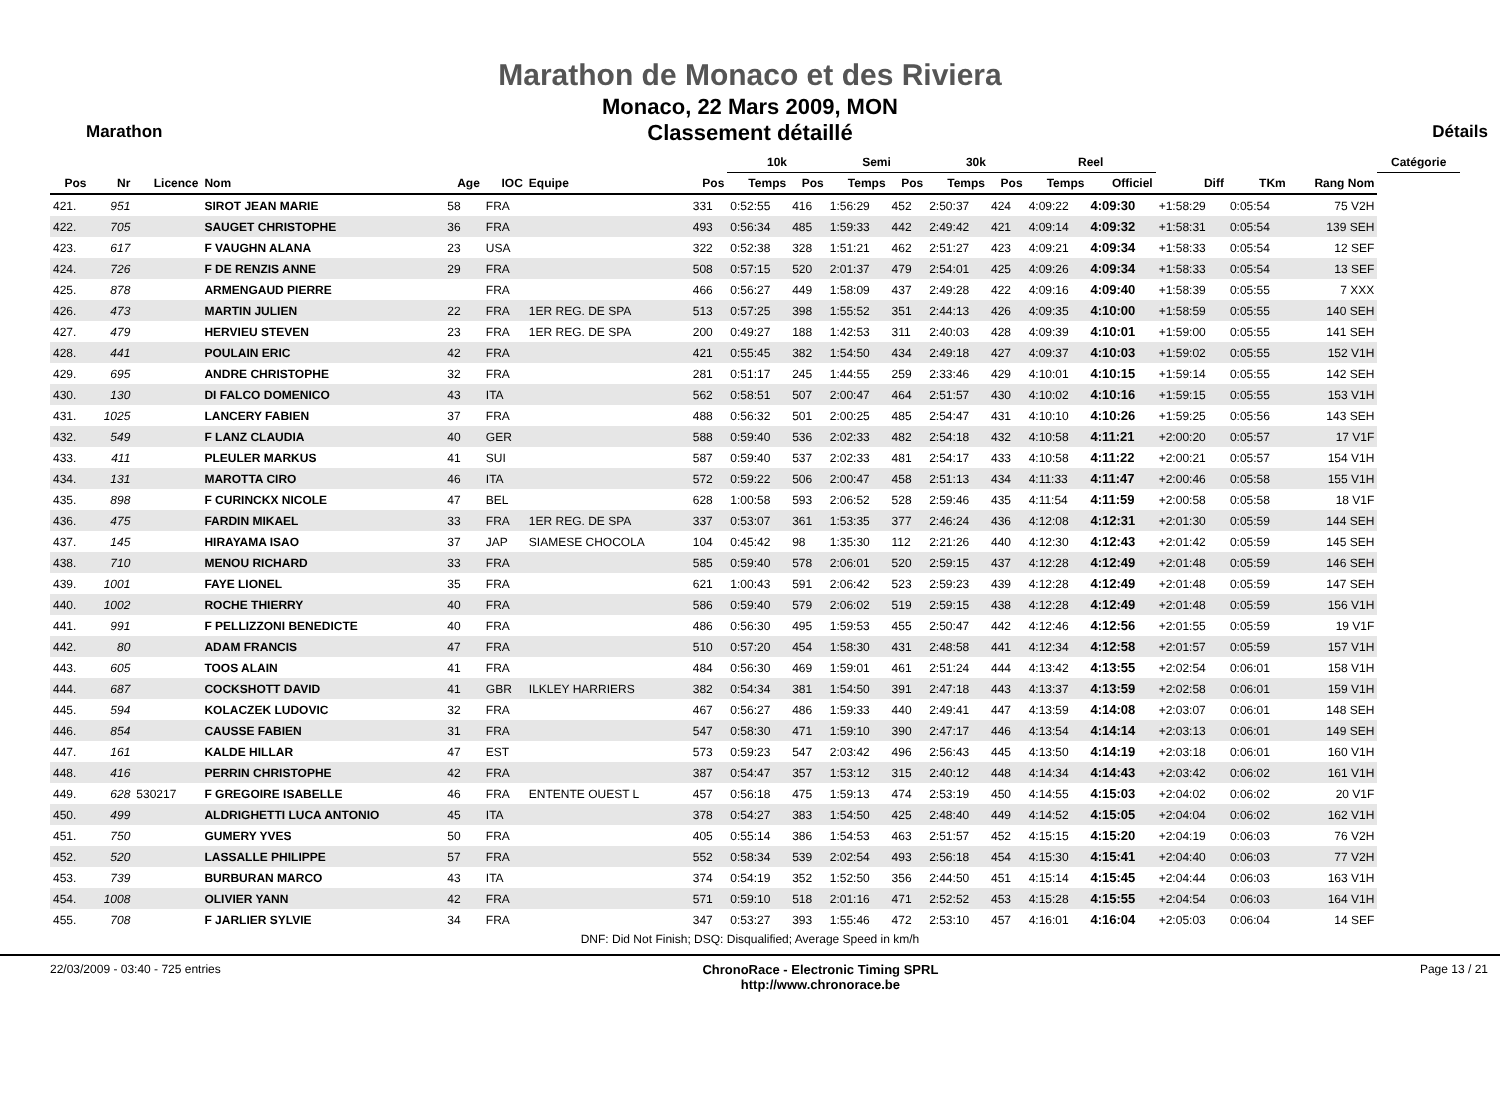Marathon de Monaco et des Riviera
Monaco, 22 Mars 2009, MON
Classement détaillé
Marathon Détails
| | | | | | | | | 10k | | Semi | | 30k | | Reel | | | | | Catégorie |
| --- | --- | --- | --- | --- | --- | --- | --- | --- | --- | --- | --- | --- | --- | --- | --- | --- | --- | --- | --- |
| Pos | Nr | Licence | Nom | Age | IOC | Equipe | Pos | Temps | Pos | Temps | Pos | Temps | Pos | Temps | Officiel | Diff | TKm | Rang Nom | |
| 421. | 951 | | SIROT JEAN MARIE | 58 | FRA | | 331 | 0:52:55 | 416 | 1:56:29 | 452 | 2:50:37 | 424 | 4:09:22 | 4:09:30 | +1:58:29 | 0:05:54 | 75 V2H | |
| 422. | 705 | | SAUGET CHRISTOPHE | 36 | FRA | | 493 | 0:56:34 | 485 | 1:59:33 | 442 | 2:49:42 | 421 | 4:09:14 | 4:09:32 | +1:58:31 | 0:05:54 | 139 SEH | |
| 423. | 617 | | F VAUGHN ALANA | 23 | USA | | 322 | 0:52:38 | 328 | 1:51:21 | 462 | 2:51:27 | 423 | 4:09:21 | 4:09:34 | +1:58:33 | 0:05:54 | 12 SEF | |
| 424. | 726 | | F DE RENZIS ANNE | 29 | FRA | | 508 | 0:57:15 | 520 | 2:01:37 | 479 | 2:54:01 | 425 | 4:09:26 | 4:09:34 | +1:58:33 | 0:05:54 | 13 SEF | |
| 425. | 878 | | ARMENGAUD PIERRE | | FRA | | 466 | 0:56:27 | 449 | 1:58:09 | 437 | 2:49:28 | 422 | 4:09:16 | 4:09:40 | +1:58:39 | 0:05:55 | 7 XXX | |
| 426. | 473 | | MARTIN JULIEN | 22 | FRA | 1ER REG. DE SPA | 513 | 0:57:25 | 398 | 1:55:52 | 351 | 2:44:13 | 426 | 4:09:35 | 4:10:00 | +1:58:59 | 0:05:55 | 140 SEH | |
| 427. | 479 | | HERVIEU STEVEN | 23 | FRA | 1ER REG. DE SPA | 200 | 0:49:27 | 188 | 1:42:53 | 311 | 2:40:03 | 428 | 4:09:39 | 4:10:01 | +1:59:00 | 0:05:55 | 141 SEH | |
| 428. | 441 | | POULAIN ERIC | 42 | FRA | | 421 | 0:55:45 | 382 | 1:54:50 | 434 | 2:49:18 | 427 | 4:09:37 | 4:10:03 | +1:59:02 | 0:05:55 | 152 V1H | |
| 429. | 695 | | ANDRE CHRISTOPHE | 32 | FRA | | 281 | 0:51:17 | 245 | 1:44:55 | 259 | 2:33:46 | 429 | 4:10:01 | 4:10:15 | +1:59:14 | 0:05:55 | 142 SEH | |
| 430. | 130 | | DI FALCO DOMENICO | 43 | ITA | | 562 | 0:58:51 | 507 | 2:00:47 | 464 | 2:51:57 | 430 | 4:10:02 | 4:10:16 | +1:59:15 | 0:05:55 | 153 V1H | |
| 431. | 1025 | | LANCERY FABIEN | 37 | FRA | | 488 | 0:56:32 | 501 | 2:00:25 | 485 | 2:54:47 | 431 | 4:10:10 | 4:10:26 | +1:59:25 | 0:05:56 | 143 SEH | |
| 432. | 549 | | F LANZ CLAUDIA | 40 | GER | | 588 | 0:59:40 | 536 | 2:02:33 | 482 | 2:54:18 | 432 | 4:10:58 | 4:11:21 | +2:00:20 | 0:05:57 | 17 V1F | |
| 433. | 411 | | PLEULER MARKUS | 41 | SUI | | 587 | 0:59:40 | 537 | 2:02:33 | 481 | 2:54:17 | 433 | 4:10:58 | 4:11:22 | +2:00:21 | 0:05:57 | 154 V1H | |
| 434. | 131 | | MAROTTA CIRO | 46 | ITA | | 572 | 0:59:22 | 506 | 2:00:47 | 458 | 2:51:13 | 434 | 4:11:33 | 4:11:47 | +2:00:46 | 0:05:58 | 155 V1H | |
| 435. | 898 | | F CURINCKX NICOLE | 47 | BEL | | 628 | 1:00:58 | 593 | 2:06:52 | 528 | 2:59:46 | 435 | 4:11:54 | 4:11:59 | +2:00:58 | 0:05:58 | 18 V1F | |
| 436. | 475 | | FARDIN MIKAEL | 33 | FRA | 1ER REG. DE SPA | 337 | 0:53:07 | 361 | 1:53:35 | 377 | 2:46:24 | 436 | 4:12:08 | 4:12:31 | +2:01:30 | 0:05:59 | 144 SEH | |
| 437. | 145 | | HIRAYAMA ISAO | 37 | JAP | SIAMESE CHOCOLA | 104 | 0:45:42 | 98 | 1:35:30 | 112 | 2:21:26 | 440 | 4:12:30 | 4:12:43 | +2:01:42 | 0:05:59 | 145 SEH | |
| 438. | 710 | | MENOU RICHARD | 33 | FRA | | 585 | 0:59:40 | 578 | 2:06:01 | 520 | 2:59:15 | 437 | 4:12:28 | 4:12:49 | +2:01:48 | 0:05:59 | 146 SEH | |
| 439. | 1001 | | FAYE LIONEL | 35 | FRA | | 621 | 1:00:43 | 591 | 2:06:42 | 523 | 2:59:23 | 439 | 4:12:28 | 4:12:49 | +2:01:48 | 0:05:59 | 147 SEH | |
| 440. | 1002 | | ROCHE THIERRY | 40 | FRA | | 586 | 0:59:40 | 579 | 2:06:02 | 519 | 2:59:15 | 438 | 4:12:28 | 4:12:49 | +2:01:48 | 0:05:59 | 156 V1H | |
| 441. | 991 | | F PELLIZZONI BENEDICTE | 40 | FRA | | 486 | 0:56:30 | 495 | 1:59:53 | 455 | 2:50:47 | 442 | 4:12:46 | 4:12:56 | +2:01:55 | 0:05:59 | 19 V1F | |
| 442. | 80 | | ADAM FRANCIS | 47 | FRA | | 510 | 0:57:20 | 454 | 1:58:30 | 431 | 2:48:58 | 441 | 4:12:34 | 4:12:58 | +2:01:57 | 0:05:59 | 157 V1H | |
| 443. | 605 | | TOOS ALAIN | 41 | FRA | | 484 | 0:56:30 | 469 | 1:59:01 | 461 | 2:51:24 | 444 | 4:13:42 | 4:13:55 | +2:02:54 | 0:06:01 | 158 V1H | |
| 444. | 687 | | COCKSHOTT DAVID | 41 | GBR | ILKLEY HARRIERS | 382 | 0:54:34 | 381 | 1:54:50 | 391 | 2:47:18 | 443 | 4:13:37 | 4:13:59 | +2:02:58 | 0:06:01 | 159 V1H | |
| 445. | 594 | | KOLACZEK LUDOVIC | 32 | FRA | | 467 | 0:56:27 | 486 | 1:59:33 | 440 | 2:49:41 | 447 | 4:13:59 | 4:14:08 | +2:03:07 | 0:06:01 | 148 SEH | |
| 446. | 854 | | CAUSSE FABIEN | 31 | FRA | | 547 | 0:58:30 | 471 | 1:59:10 | 390 | 2:47:17 | 446 | 4:13:54 | 4:14:14 | +2:03:13 | 0:06:01 | 149 SEH | |
| 447. | 161 | | KALDE HILLAR | 47 | EST | | 573 | 0:59:23 | 547 | 2:03:42 | 496 | 2:56:43 | 445 | 4:13:50 | 4:14:19 | +2:03:18 | 0:06:01 | 160 V1H | |
| 448. | 416 | | PERRIN CHRISTOPHE | 42 | FRA | | 387 | 0:54:47 | 357 | 1:53:12 | 315 | 2:40:12 | 448 | 4:14:34 | 4:14:43 | +2:03:42 | 0:06:02 | 161 V1H | |
| 449. | 628 | 530217 | F GREGOIRE ISABELLE | 46 | FRA | ENTENTE OUEST L | 457 | 0:56:18 | 475 | 1:59:13 | 474 | 2:53:19 | 450 | 4:14:55 | 4:15:03 | +2:04:02 | 0:06:02 | 20 V1F | |
| 450. | 499 | | ALDRIGHETTI LUCA ANTONIO | 45 | ITA | | 378 | 0:54:27 | 383 | 1:54:50 | 425 | 2:48:40 | 449 | 4:14:52 | 4:15:05 | +2:04:04 | 0:06:02 | 162 V1H | |
| 451. | 750 | | GUMERY YVES | 50 | FRA | | 405 | 0:55:14 | 386 | 1:54:53 | 463 | 2:51:57 | 452 | 4:15:15 | 4:15:20 | +2:04:19 | 0:06:03 | 76 V2H | |
| 452. | 520 | | LASSALLE PHILIPPE | 57 | FRA | | 552 | 0:58:34 | 539 | 2:02:54 | 493 | 2:56:18 | 454 | 4:15:30 | 4:15:41 | +2:04:40 | 0:06:03 | 77 V2H | |
| 453. | 739 | | BURBURAN MARCO | 43 | ITA | | 374 | 0:54:19 | 352 | 1:52:50 | 356 | 2:44:50 | 451 | 4:15:14 | 4:15:45 | +2:04:44 | 0:06:03 | 163 V1H | |
| 454. | 1008 | | OLIVIER YANN | 42 | FRA | | 571 | 0:59:10 | 518 | 2:01:16 | 471 | 2:52:52 | 453 | 4:15:28 | 4:15:55 | +2:04:54 | 0:06:03 | 164 V1H | |
| 455. | 708 | | F JARLIER SYLVIE | 34 | FRA | | 347 | 0:53:27 | 393 | 1:55:46 | 472 | 2:53:10 | 457 | 4:16:01 | 4:16:04 | +2:05:03 | 0:06:04 | 14 SEF | |
DNF: Did Not Finish; DSQ: Disqualified; Average Speed in km/h
22/03/2009 - 03:40 - 725 entries ChronoRace - Electronic Timing SPRL
http://www.chronorace.be Page 13 / 21